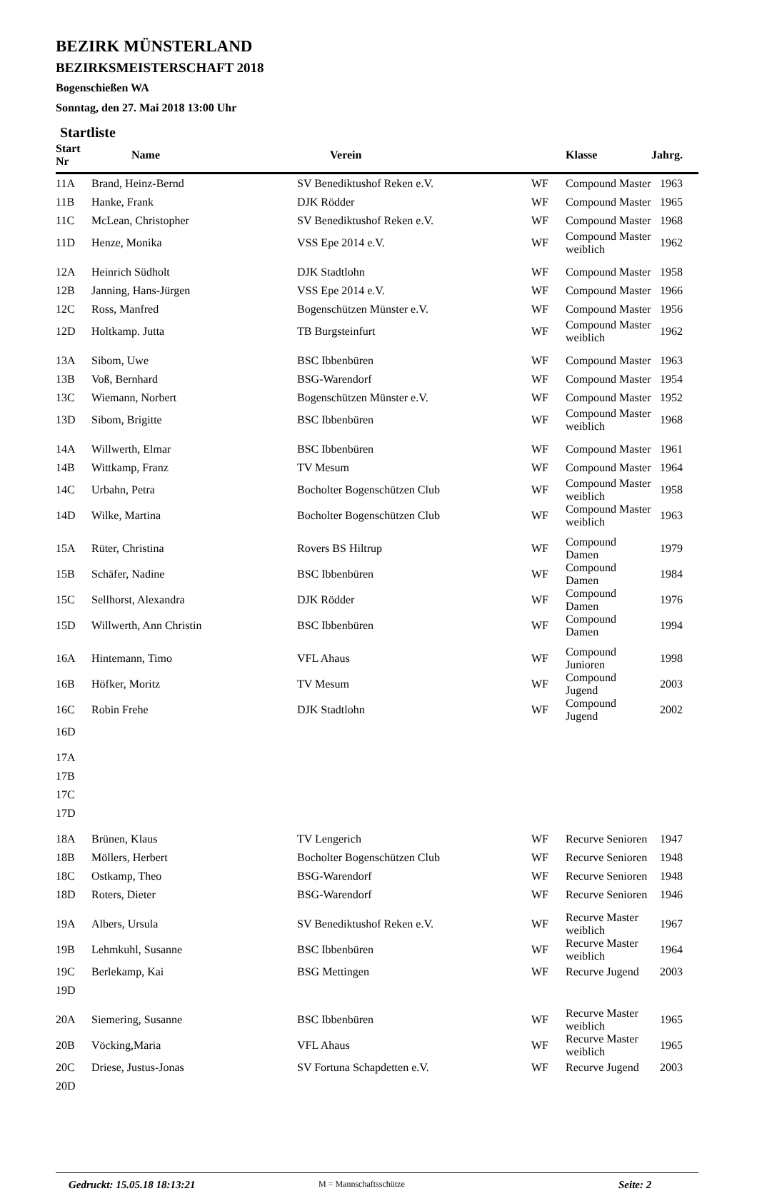BEZIRK MÜNSTERLAND
BEZIRKSMEISTERSCHAFT 2018
Bogenschießen WA
Sonntag, den 27. Mai 2018 13:00 Uhr
Startliste
| Start Nr | Name | Verein | | Klasse | Jahrg. |
| --- | --- | --- | --- | --- | --- |
| 11A | Brand, Heinz-Bernd | SV Benediktushof Reken e.V. | WF | Compound Master | 1963 |
| 11B | Hanke, Frank | DJK Rödder | WF | Compound Master | 1965 |
| 11C | McLean, Christopher | SV Benediktushof Reken e.V. | WF | Compound Master | 1968 |
| 11D | Henze, Monika | VSS Epe 2014 e.V. | WF | Compound Master weiblich | 1962 |
| 12A | Heinrich Südholt | DJK Stadtlohn | WF | Compound Master | 1958 |
| 12B | Janning, Hans-Jürgen | VSS Epe 2014 e.V. | WF | Compound Master | 1966 |
| 12C | Ross, Manfred | Bogenschützen Münster e.V. | WF | Compound Master | 1956 |
| 12D | Holtkamp. Jutta | TB Burgsteinfurt | WF | Compound Master weiblich | 1962 |
| 13A | Sibom, Uwe | BSC Ibbenbüren | WF | Compound Master | 1963 |
| 13B | Voß, Bernhard | BSG-Warendorf | WF | Compound Master | 1954 |
| 13C | Wiemann, Norbert | Bogenschützen Münster e.V. | WF | Compound Master | 1952 |
| 13D | Sibom, Brigitte | BSC Ibbenbüren | WF | Compound Master weiblich | 1968 |
| 14A | Willwerth, Elmar | BSC Ibbenbüren | WF | Compound Master | 1961 |
| 14B | Wittkamp, Franz | TV Mesum | WF | Compound Master | 1964 |
| 14C | Urbahn, Petra | Bocholter Bogenschützen Club | WF | Compound Master weiblich | 1958 |
| 14D | Wilke, Martina | Bocholter Bogenschützen Club | WF | Compound Master weiblich | 1963 |
| 15A | Rüter, Christina | Rovers BS Hiltrup | WF | Compound Damen | 1979 |
| 15B | Schäfer, Nadine | BSC Ibbenbüren | WF | Compound Damen | 1984 |
| 15C | Sellhorst, Alexandra | DJK Rödder | WF | Compound Damen | 1976 |
| 15D | Willwerth, Ann Christin | BSC Ibbenbüren | WF | Compound Damen | 1994 |
| 16A | Hintemann, Timo | VFL Ahaus | WF | Compound Junioren | 1998 |
| 16B | Höfker, Moritz | TV Mesum | WF | Compound Jugend | 2003 |
| 16C | Robin Frehe | DJK Stadtlohn | WF | Compound Jugend | 2002 |
| 16D | | | | | |
| 17A | | | | | |
| 17B | | | | | |
| 17C | | | | | |
| 17D | | | | | |
| 18A | Brünen, Klaus | TV Lengerich | WF | Recurve Senioren | 1947 |
| 18B | Möllers, Herbert | Bocholter Bogenschützen Club | WF | Recurve Senioren | 1948 |
| 18C | Ostkamp, Theo | BSG-Warendorf | WF | Recurve Senioren | 1948 |
| 18D | Roters, Dieter | BSG-Warendorf | WF | Recurve Senioren | 1946 |
| 19A | Albers, Ursula | SV Benediktushof Reken e.V. | WF | Recurve Master weiblich | 1967 |
| 19B | Lehmkuhl, Susanne | BSC Ibbenbüren | WF | Recurve Master weiblich | 1964 |
| 19C | Berlekamp, Kai | BSG Mettingen | WF | Recurve Jugend | 2003 |
| 19D | | | | | |
| 20A | Siemering, Susanne | BSC Ibbenbüren | WF | Recurve Master weiblich | 1965 |
| 20B | Vöcking,Maria | VFL Ahaus | WF | Recurve Master weiblich | 1965 |
| 20C | Driese, Justus-Jonas | SV Fortuna Schapdetten e.V. | WF | Recurve Jugend | 2003 |
| 20D | | | | | |
Gedruckt: 15.05.18 18:13:21 M = Mannschaftsschütze Seite: 2